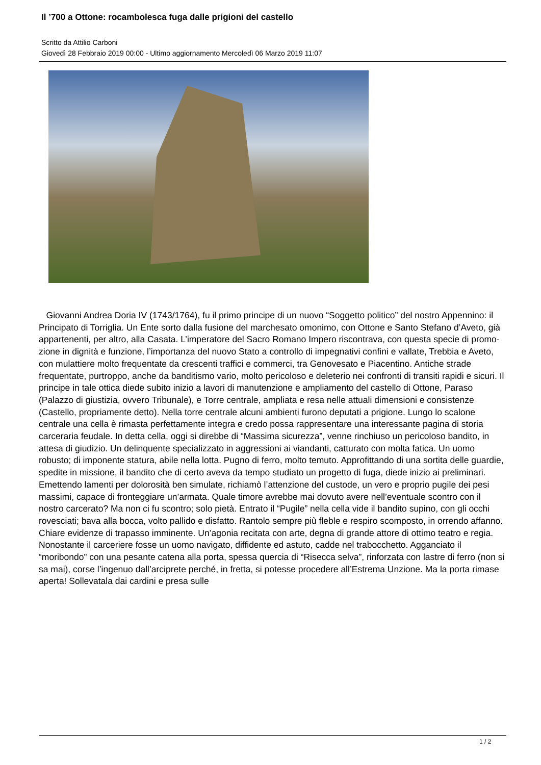Il ’700 a Ottone: rocambolesca fuga dalle prigioni del castello
Scritto da Attilio Carboni
Giovedì 28 Febbraio 2019 00:00 - Ultimo aggiornamento Mercoledì 06 Marzo 2019 11:07
Giovanni Andrea Doria IV (1743/1764), fu il primo principe di un nuovo “Soggetto politico” del nostro Appennino: il Principato di Torriglia. Un Ente sorto dalla fusione del marchesato omonimo, con Ottone e Santo Stefano d’Aveto, già appartenenti, per altro, alla Casata. L’imperatore del Sacro Romano Impero riscontrava, con questa specie di promo-zione in dignità e funzione, l’importanza del nuovo Stato a controllo di impegnativi confini e vallate, Trebbia e Aveto, con mulattiere molto frequentate da crescenti traffici e commerci, tra Genovesato e Piacentino. Antiche strade frequentate, purtroppo, anche da banditismo vario, molto pericoloso e deleterio nei confronti di transiti rapidi e sicuri. Il principe in tale ottica diede subito inizio a lavori di manutenzione e ampliamento del castello di Ottone, Paraso (Palazzo di giustizia, ovvero Tribunale), e Torre centrale, ampliata e resa nelle attuali dimensioni e consistenze (Castello, propriamente detto). Nella torre centrale alcuni ambienti furono deputati a prigione. Lungo lo scalone centrale una cella è rimasta perfettamente integra e credo possa rappresentare una interessante pagina di storia carceraria feudale. In detta cella, oggi si direbbe di “Massima sicurezza”, venne rinchiuso un pericoloso bandito, in attesa di giudizio. Un delinquente specializzato in aggressioni ai viandanti, catturato con molta fatica. Un uomo robusto; di imponente statura, abile nella lotta. Pugno di ferro, molto temuto. Approfittando di una sortita delle guardie, spedite in missione, il bandito che di certo aveva da tempo studiato un progetto di fuga, diede inizio ai preliminari. Emettendo lamenti per dolorosità ben simulate, richiamò l’attenzione del custode, un vero e proprio pugile dei pesi massimi, capace di fronteggiare un’armata. Quale timore avrebbe mai dovuto avere nell’eventuale scontro con il nostro carcerato? Ma non ci fu scontro; solo pietà. Entrato il “Pugile” nella cella vide il bandito supino, con gli occhi rovesciati; bava alla bocca, volto pallido e disfatto. Rantolo sempre più fleble e respiro scomposto, in orrendo affanno. Chiare evidenze di trapasso imminente. Un’agonia recitata con arte, degna di grande attore di ottimo teatro e regia. Nonostante il carceriere fosse un uomo navigato, diffidente ed astuto, cadde nel trabocchetto. Agganciato il “moribondo” con una pesante catena alla porta, spessa quercia di “Risecca selva”, rinforzata con lastre di ferro (non si sa mai), corse l’ingenuo dall’arciprete perché, in fretta, si potesse procedere all’Estrema Unzione. Ma la porta rimase aperta! Sollevatala dai cardini e presa sulle
1 / 2